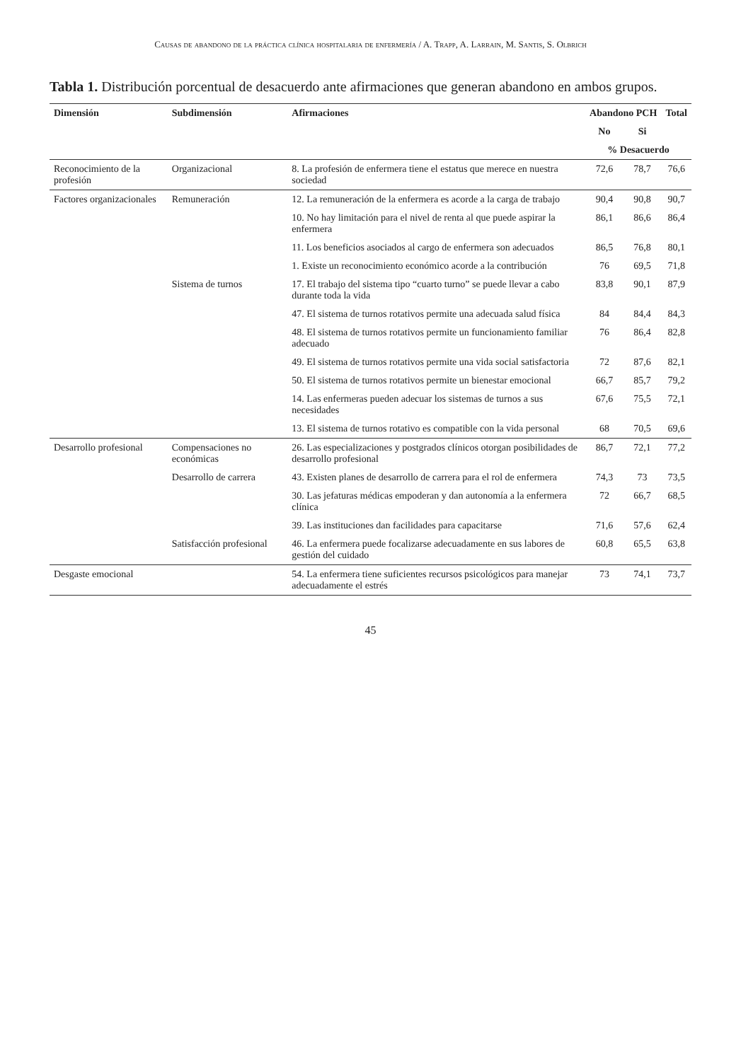Causas de abandono de la práctica clínica hospitalaria de enfermería / A. Trapp, A. Larrain, M. Santis, S. Olbrich
Tabla 1. Distribución porcentual de desacuerdo ante afirmaciones que generan abandono en ambos grupos.
| Dimensión | Subdimensión | Afirmaciones | Abandono PCH | | Total |
| --- | --- | --- | --- | --- | --- |
| | | | No | Si | |
| | | | % Desacuerdo | | |
| Reconocimiento de la profesión | Organizacional | 8. La profesión de enfermera tiene el estatus que merece en nuestra sociedad | 72,6 | 78,7 | 76,6 |
| Factores organizacionales | Remuneración | 12. La remuneración de la enfermera es acorde a la carga de trabajo | 90,4 | 90,8 | 90,7 |
| | | 10. No hay limitación para el nivel de renta al que puede aspirar la enfermera | 86,1 | 86,6 | 86,4 |
| | | 11. Los beneficios asociados al cargo de enfermera son adecuados | 86,5 | 76,8 | 80,1 |
| | | 1. Existe un reconocimiento económico acorde a la contribución | 76 | 69,5 | 71,8 |
| | Sistema de turnos | 17. El trabajo del sistema tipo “cuarto turno” se puede llevar a cabo durante toda la vida | 83,8 | 90,1 | 87,9 |
| | | 47. El sistema de turnos rotativos permite una adecuada salud física | 84 | 84,4 | 84,3 |
| | | 48. El sistema de turnos rotativos permite un funcionamiento familiar adecuado | 76 | 86,4 | 82,8 |
| | | 49. El sistema de turnos rotativos permite una vida social satisfactoria | 72 | 87,6 | 82,1 |
| | | 50. El sistema de turnos rotativos permite un bienestar emocional | 66,7 | 85,7 | 79,2 |
| | | 14. Las enfermeras pueden adecuar los sistemas de turnos a sus necesidades | 67,6 | 75,5 | 72,1 |
| | | 13. El sistema de turnos rotativo es compatible con la vida personal | 68 | 70,5 | 69,6 |
| Desarrollo profesional | Compensaciones no económicas | 26. Las especializaciones y postgrados clínicos otorgan posibilidades de desarrollo profesional | 86,7 | 72,1 | 77,2 |
| | Desarrollo de carrera | 43. Existen planes de desarrollo de carrera para el rol de enfermera | 74,3 | 73 | 73,5 |
| | | 30. Las jefaturas médicas empoderan y dan autonomía a la enfermera clínica | 72 | 66,7 | 68,5 |
| | | 39. Las instituciones dan facilidades para capacitarse | 71,6 | 57,6 | 62,4 |
| | Satisfacción profesional | 46. La enfermera puede focalizarse adecuadamente en sus labores de gestión del cuidado | 60,8 | 65,5 | 63,8 |
| Desgaste emocional | | 54. La enfermera tiene suficientes recursos psicológicos para manejar adecuadamente el estrés | 73 | 74,1 | 73,7 |
45